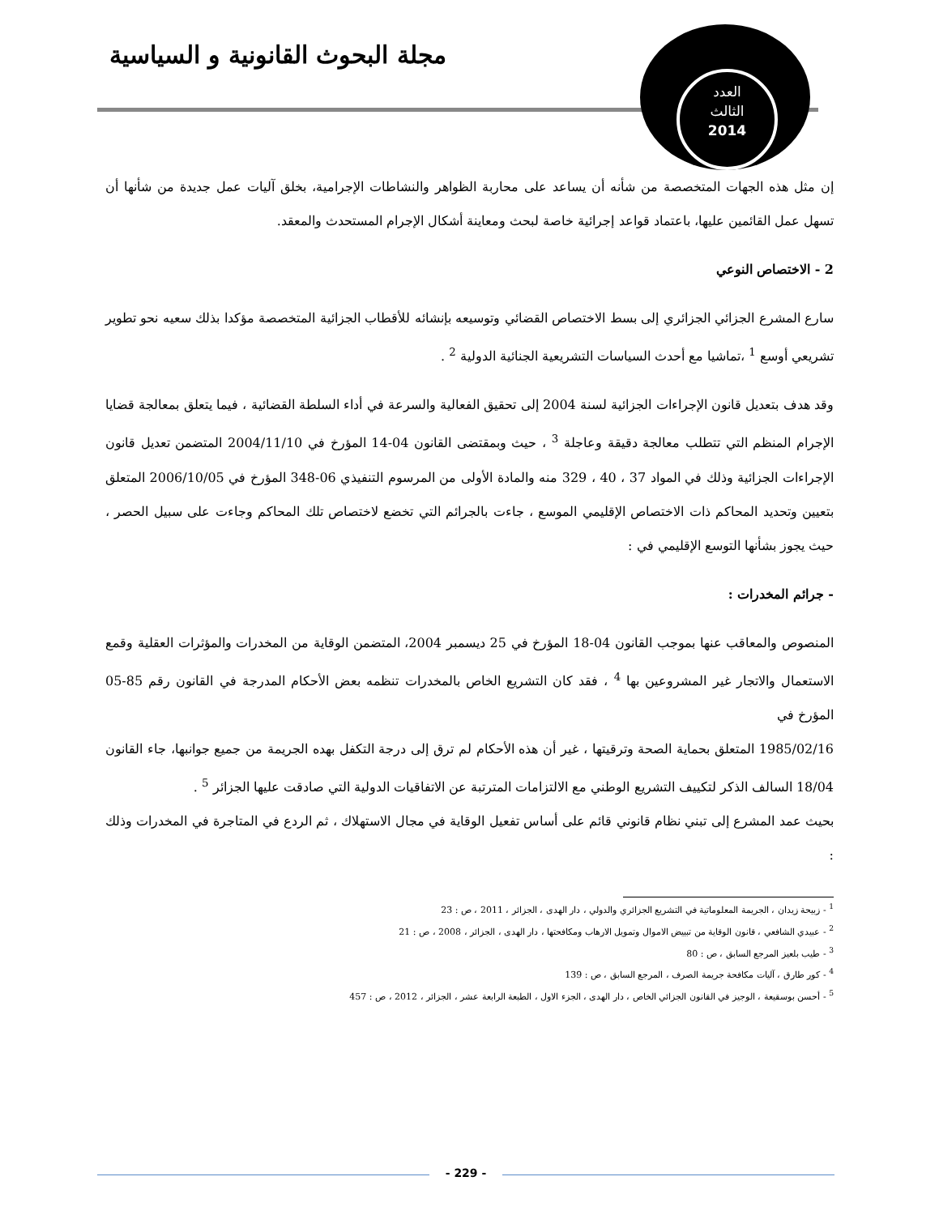مجلة البحوث القانونية و السياسية
العدد
الثالث
2014
إن مثل هذه الجهات المتخصصة من شأنه أن يساعد على محاربة الظواهر والنشاطات الإجرامية، بخلق آليات عمل جديدة من شأنها أن تسهل عمل القائمين عليها، باعتماد قواعد إجرائية خاصة لبحث ومعاينة أشكال الإجرام المستحدث والمعقد.
2 - الاختصاص النوعي
سارع المشرع الجزائي الجزائري إلى بسط الاختصاص القضائي وتوسيعه بإنشائه للأقطاب الجزائية المتخصصة مؤكدا بذلك سعيه نحو تطوير تشريعي أوسع <sup>1</sup> ،تماشيا مع أحدث السياسات التشريعية الجنائية الدولية <sup>2</sup> .
وقد هدف بتعديل قانون الإجراءات الجزائية لسنة 2004 إلى تحقيق الفعالية والسرعة في أداء السلطة القضائية ، فيما يتعلق بمعالجة قضايا الإجرام المنظم التي تتطلب معالجة دقيقة وعاجلة <sup>3</sup> ، حيث وبمقتضى القانون 04-14 المؤرخ في 2004/11/10 المتضمن تعديل قانون الإجراءات الجزائية وذلك في المواد 37 ، 40 ، 329 منه والمادة الأولى من المرسوم التنفيذي 06-348 المؤرخ في 2006/10/05 المتعلق بتعيين وتحديد المحاكم ذات الاختصاص الإقليمي الموسع ، جاءت بالجرائم التي تخضع لاختصاص تلك المحاكم وجاءت على سبيل الحصر ، حيث يجوز بشأنها التوسع الإقليمي في :
- جرائم المخدرات :
المنصوص والمعاقب عنها بموجب القانون 04-18 المؤرخ في 25 ديسمبر 2004، المتضمن الوقاية من المخدرات والمؤثرات العقلية وقمع الاستعمال والاتجار غير المشروعين بها <sup>4</sup> ، فقد كان التشريع الخاص بالمخدرات تنظمه بعض الأحكام المدرجة في القانون رقم 85-05 المؤرخ في
1985/02/16 المتعلق بحماية الصحة وترقيتها ، غير أن هذه الأحكام لم ترق إلى درجة التكفل بهده الجريمة من جميع جوانبها، جاء القانون 18/04 السالف الذكر لتكييف التشريع الوطني مع الالتزامات المترتبة عن الاتفاقيات الدولية التي صادقت عليها الجزائر <sup>5</sup> .
بحيث عمد المشرع إلى تبني نظام قانوني قائم على أساس تفعيل الوقاية في مجال الاستهلاك ، ثم الردع في المتاجرة في المخدرات وذلك :
<sup>1</sup> - زبيحة زيدان ، الجريمة المعلوماتية في التشريع الجزائري والدولي ، دار الهدى ، الجزائر ، 2011 ، ص : 23
<sup>2</sup> - عبيدي الشافعي ، قانون الوقاية من تبييض الاموال وتمويل الارهاب ومكافحتها ، دار الهدى ، الجزائر ، 2008 ، ص : 21
<sup>3</sup> - طيب بلعيز المرجع السابق ، ص : 80
<sup>4</sup> - كور طارق ، آليات مكافحة جريمة الصرف ، المرجع السابق ، ص : 139
<sup>5</sup> - أحسن بوسقيعة ، الوجيز في القانون الجزائي الخاص ، دار الهدى ، الجزء الاول ، الطبعة الرابعة عشر ، الجزائر ، 2012 ، ص : 457
- 229 -